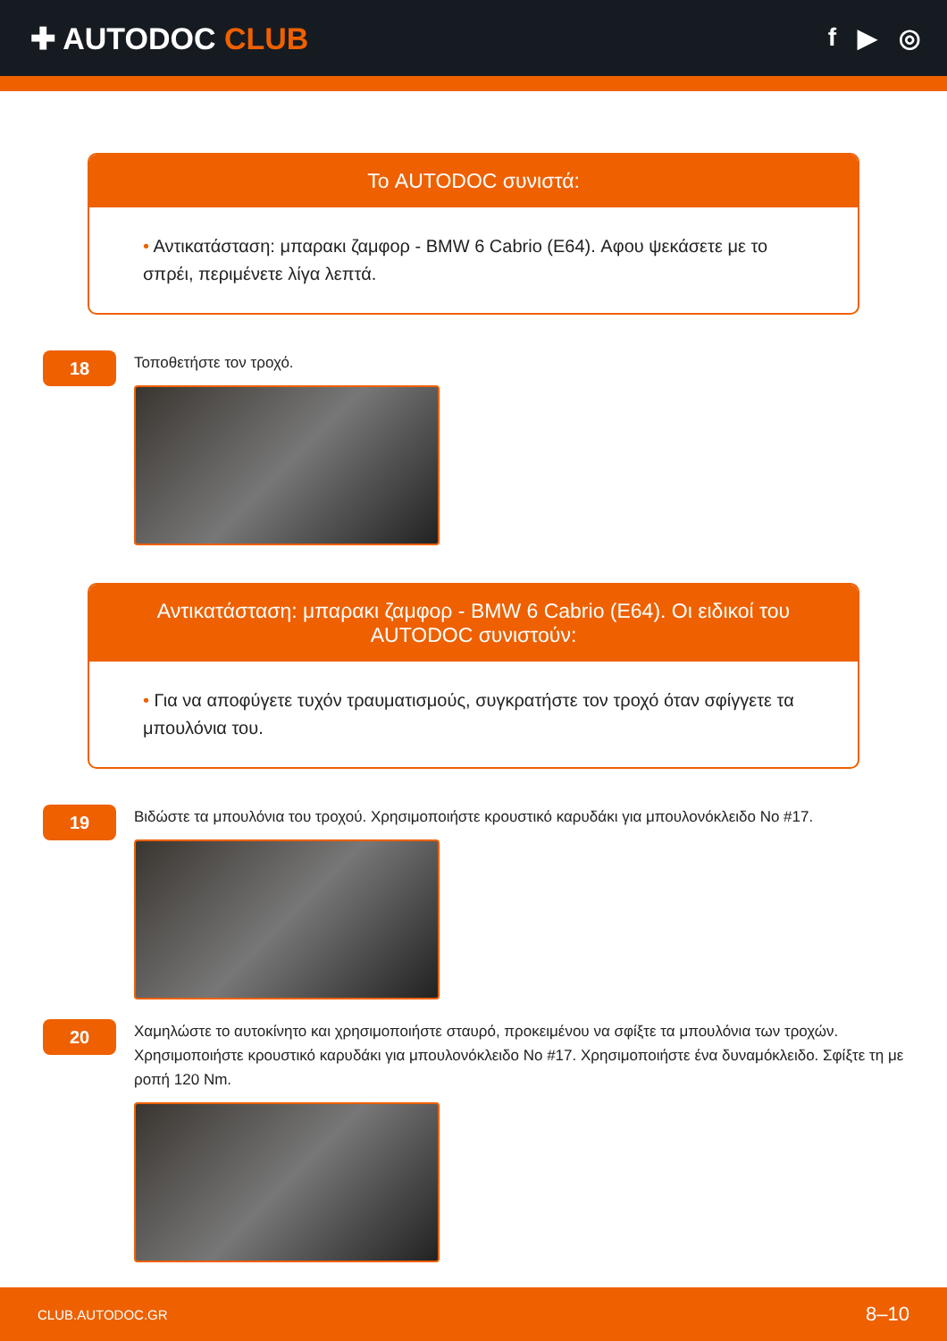✚ AUTODOC CLUB
f ▶ ◎
Το AUTODOC συνιστά:
• Αντικατάσταση: μπαρακι ζαμφορ - BMW 6 Cabrio (E64). Αφου ψεκάσετε με το σπρέι, περιμένετε λίγα λεπτά.
18
Τοποθετήστε τον τροχό.
Αντικατάσταση: μπαρακι ζαμφορ - BMW 6 Cabrio (E64). Οι ειδικοί του AUTODOC συνιστούν:
• Για να αποφύγετε τυχόν τραυματισμούς, συγκρατήστε τον τροχό όταν σφίγγετε τα μπουλόνια του.
19
Βιδώστε τα μπουλόνια του τροχού. Χρησιμοποιήστε κρουστικό καρυδάκι για μπουλονόκλειδο No #17.
20
Χαμηλώστε το αυτοκίνητο και χρησιμοποιήστε σταυρό, προκειμένου να σφίξτε τα μπουλόνια των τροχών. Χρησιμοποιήστε κρουστικό καρυδάκι για μπουλονόκλειδο No #17. Χρησιμοποιήστε ένα δυναμόκλειδο. Σφίξτε τη με ροπή 120 Nm.
CLUB.AUTODOC.GR 8–10